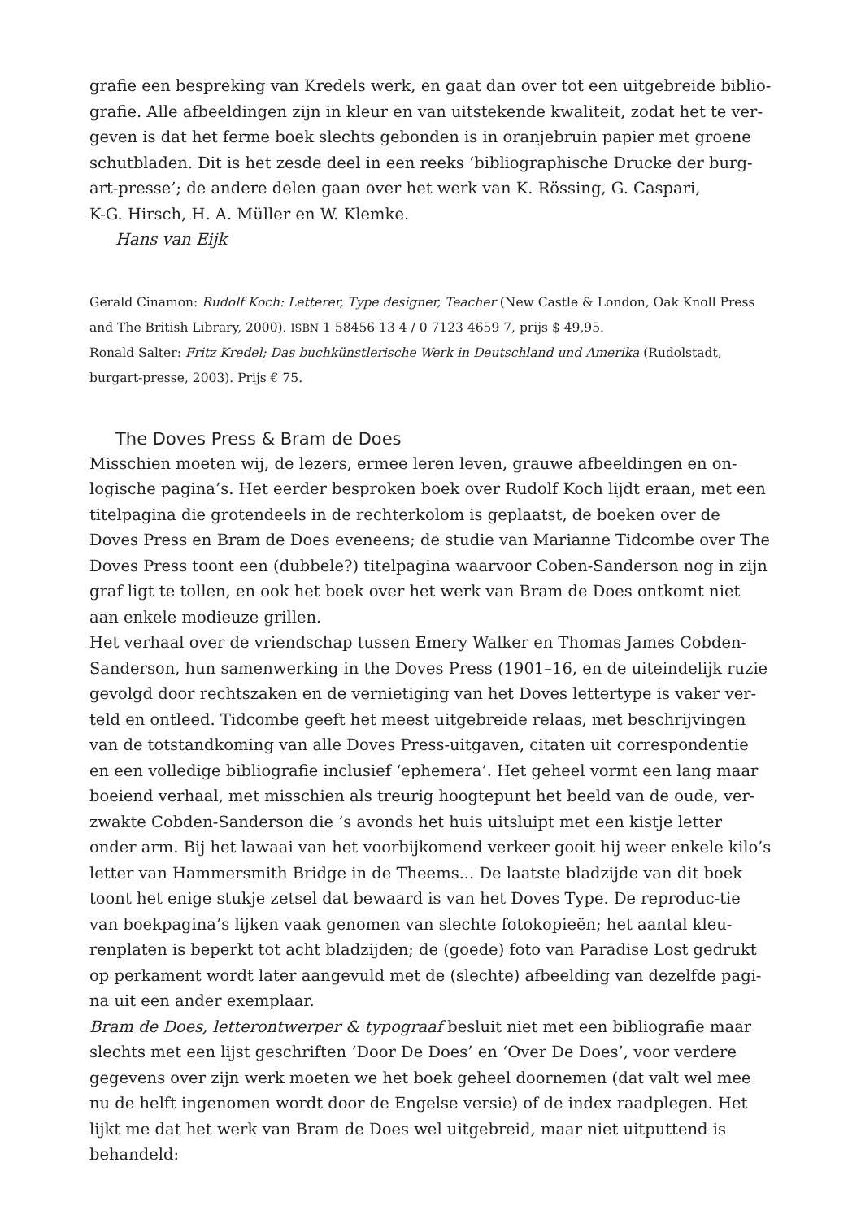grafie een bespreking van Kredels werk, en gaat dan over tot een uitgebreide biblio-grafie. Alle afbeeldingen zijn in kleur en van uitstekende kwaliteit, zodat het te ver-geven is dat het ferme boek slechts gebonden is in oranjebruin papier met groene schutbladen. Dit is het zesde deel in een reeks ‘bibliographische Drucke der burg-art-presse’; de andere delen gaan over het werk van K. Rössing, G. Caspari,
K-G. Hirsch, H. A. Müller en W. Klemke.
Hans van Eijk
Gerald Cinamon: Rudolf Koch: Letterer, Type designer, Teacher (New Castle & London, Oak Knoll Press and The British Library, 2000). ISBN 1 58456 13 4 / 0 7123 4659 7, prijs $ 49,95.
Ronald Salter: Fritz Kredel; Das buchkünstlerische Werk in Deutschland und Amerika (Rudolstadt, burgart-presse, 2003). Prijs € 75.
The Doves Press & Bram de Does
Misschien moeten wij, de lezers, ermee leren leven, grauwe afbeeldingen en on-logische pagina’s. Het eerder besproken boek over Rudolf Koch lijdt eraan, met een titelpagina die grotendeels in de rechterkolom is geplaatst, de boeken over de Doves Press en Bram de Does eveneens; de studie van Marianne Tidcombe over The Doves Press toont een (dubbele?) titelpagina waarvoor Coben-Sanderson nog in zijn graf ligt te tollen, en ook het boek over het werk van Bram de Does ontkomt niet aan enkele modieuze grillen.
Het verhaal over de vriendschap tussen Emery Walker en Thomas James Cobden-Sanderson, hun samenwerking in the Doves Press (1901–16, en de uiteindelijk ruzie gevolgd door rechtszaken en de vernietiging van het Doves lettertype is vaker ver-teld en ontleed. Tidcombe geeft het meest uitgebreide relaas, met beschrijvingen van de totstandkoming van alle Doves Press-uitgaven, citaten uit correspondentie en een volledige bibliografie inclusief ‘ephemera’. Het geheel vormt een lang maar boeiend verhaal, met misschien als treurig hoogtepunt het beeld van de oude, ver-zwakte Cobden-Sanderson die ’s avonds het huis uitsluipt met een kistje letter onder arm. Bij het lawaai van het voorbijkomend verkeer gooit hij weer enkele kilo’s letter van Hammersmith Bridge in de Theems... De laatste bladzijde van dit boek toont het enige stukje zetsel dat bewaard is van het Doves Type. De reproduc-tie van boekpagina’s lijken vaak genomen van slechte fotokopieën; het aantal kleu-renplaten is beperkt tot acht bladzijden; de (goede) foto van Paradise Lost gedrukt op perkament wordt later aangevuld met de (slechte) afbeelding van dezelfde pagi-na uit een ander exemplaar.
Bram de Does, letterontwerper & typograaf besluit niet met een bibliografie maar slechts met een lijst geschriften ‘Door De Does’ en ‘Over De Does’, voor verdere gegevens over zijn werk moeten we het boek geheel doornemen (dat valt wel mee nu de helft ingenomen wordt door de Engelse versie) of de index raadplegen. Het lijkt me dat het werk van Bram de Does wel uitgebreid, maar niet uitputtend is behandeld: